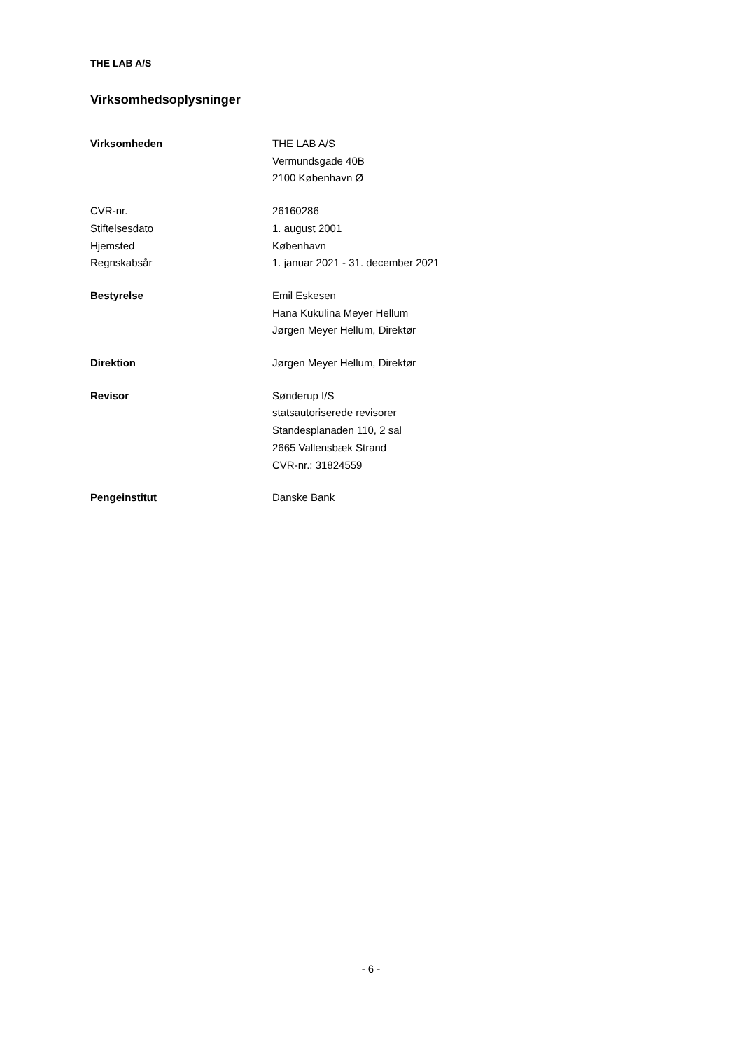THE LAB A/S
Virksomhedsoplysninger
Virksomheden THE LAB A/S
Vermundsgade 40B
2100 København Ø
CVR-nr. 26160286
Stiftelsesdato 1. august 2001
Hjemsted København
Regnskabsår 1. januar 2021 - 31. december 2021
Bestyrelse Emil Eskesen
Hana Kukulina Meyer Hellum
Jørgen Meyer Hellum, Direktør
Direktion Jørgen Meyer Hellum, Direktør
Revisor Sønderup I/S
statsautoriserede revisorer
Standesplanaden 110, 2 sal
2665 Vallensbæk Strand
CVR-nr.: 31824559
Pengeinstitut Danske Bank
- 6 -